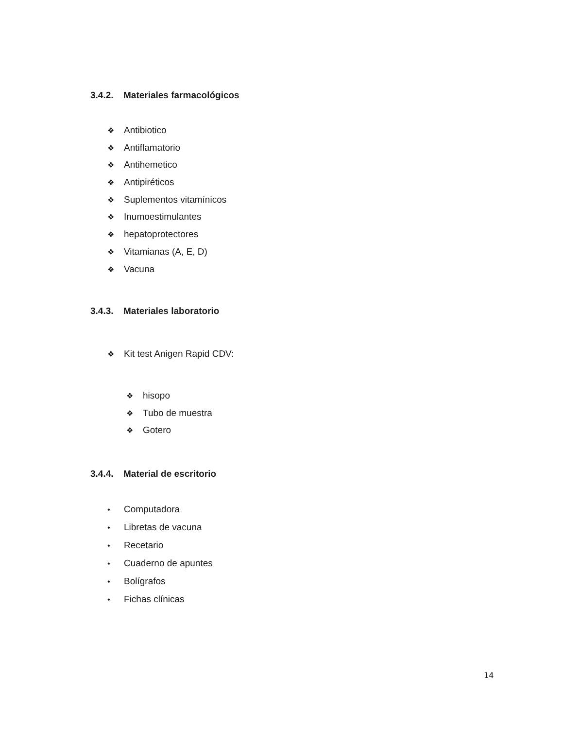3.4.2. Materiales farmacológicos
❖ Antibiotico
❖ Antiflamatorio
❖ Antihemetico
❖ Antipiréticos
❖ Suplementos vitamínicos
❖ Inumoestimulantes
❖ hepatoprotectores
❖ Vitamianas (A, E, D)
❖ Vacuna
3.4.3. Materiales laboratorio
❖ Kit test Anigen Rapid CDV:
❖ hisopo
❖ Tubo de muestra
❖ Gotero
3.4.4. Material de escritorio
• Computadora
• Libretas de vacuna
• Recetario
• Cuaderno de apuntes
• Bolígrafos
• Fichas clínicas
14